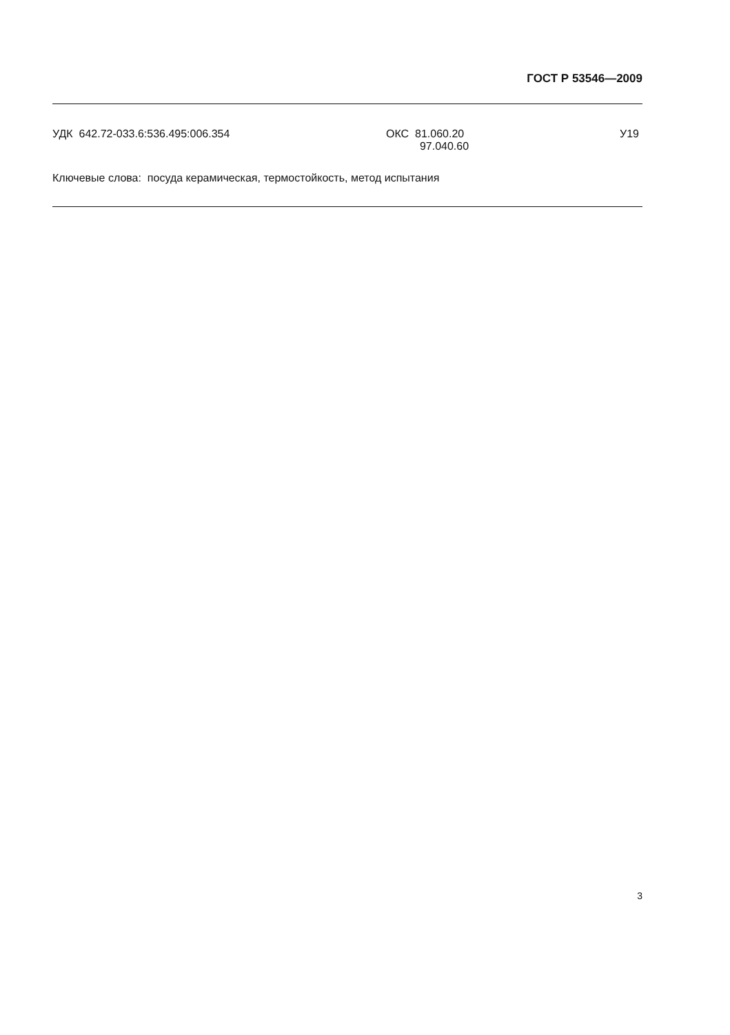ГОСТ Р 53546—2009
УДК 642.72-033.6:536.495:006.354 ОКС 81.060.20
97.040.60
У19
Ключевые слова: посуда керамическая, термостойкость, метод испытания
3